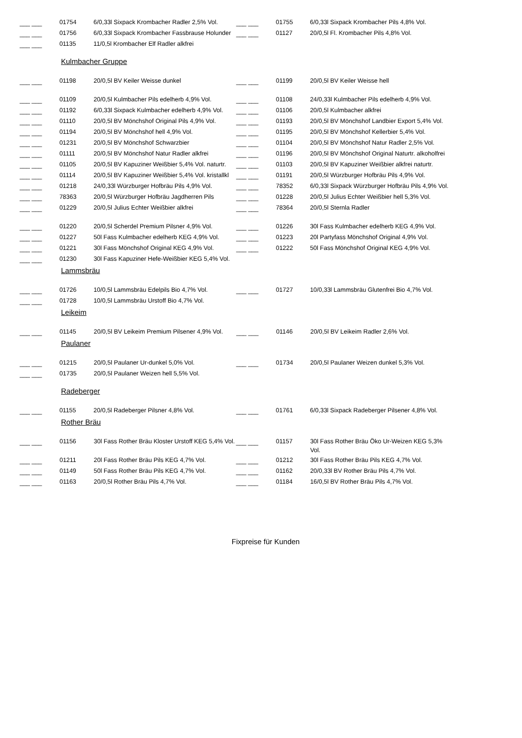| ___ ___ | 01754 | 6/0,33l Sixpack Krombacher Radler 2,5% Vol. | ___ ___ | 01755 | 6/0,33l Sixpack Krombacher Pils 4,8% Vol. |
| ___ ___ | 01756 | 6/0,33l Sixpack Krombacher Fassbrause Holunder | ___ ___ | 01127 | 20/0,5l Fl. Krombacher Pils 4,8% Vol. |
| ___ ___ | 01135 | 11/0,5l Krombacher Elf Radler alkfrei | | | |
Kulmbacher Gruppe
| ___ ___ | 01198 | 20/0,5l BV Keiler Weisse dunkel | ___ ___ | 01199 | 20/0,5l BV Keiler Weisse hell |
| ___ ___ | 01109 | 20/0,5l Kulmbacher Pils edelherb 4,9% Vol. | ___ ___ | 01108 | 24/0,33l Kulmbacher Pils edelherb 4,9% Vol. |
| ___ ___ | 01192 | 6/0,33l Sixpack Kulmbacher edelherb 4,9% Vol. | ___ ___ | 01106 | 20/0,5l Kulmbacher alkfrei |
| ___ ___ | 01110 | 20/0,5l BV Mönchshof Original Pils 4,9% Vol. | ___ ___ | 01193 | 20/0,5l BV Mönchshof Landbier Export 5,4% Vol. |
| ___ ___ | 01194 | 20/0,5l BV Mönchshof hell 4,9% Vol. | ___ ___ | 01195 | 20/0,5l BV Mönchshof Kellerbier 5,4% Vol. |
| ___ ___ | 01231 | 20/0,5l BV Mönchshof Schwarzbier | ___ ___ | 01104 | 20/0,5l BV Mönchshof Natur Radler 2,5% Vol. |
| ___ ___ | 01111 | 20/0,5l BV Mönchshof Natur Radler alkfrei | ___ ___ | 01196 | 20/0,5l BV Mönchshof Original Naturtr. alkoholfrei |
| ___ ___ | 01105 | 20/0,5l BV Kapuziner Weißbier 5,4% Vol. naturtr. | ___ ___ | 01103 | 20/0,5l BV Kapuziner Weißbier alkfrei naturtr. |
| ___ ___ | 01114 | 20/0,5l BV Kapuziner Weißbier 5,4% Vol. kristallkl | ___ ___ | 01191 | 20/0,5l Würzburger Hofbräu Pils 4,9% Vol. |
| ___ ___ | 01218 | 24/0,33l Würzburger Hofbräu Pils 4,9% Vol. | ___ ___ | 78352 | 6/0,33l Sixpack Würzburger Hofbräu Pils 4,9% Vol. |
| ___ ___ | 78363 | 20/0,5l Würzburger Hofbräu Jagdherren Pils | ___ ___ | 01228 | 20/0,5l Julius Echter Weißbier hell 5,3% Vol. |
| ___ ___ | 01229 | 20/0,5l Julius Echter Weißbier alkfrei | ___ ___ | 78364 | 20/0,5l Sternla Radler |
| ___ ___ | 01220 | 20/0,5l Scherdel Premium Pilsner 4,9% Vol. | ___ ___ | 01226 | 30l Fass Kulmbacher edelherb KEG 4,9% Vol. |
| ___ ___ | 01227 | 50l Fass Kulmbacher edelherb KEG 4,9% Vol. | ___ ___ | 01223 | 20l Partyfass Mönchshof Original 4,9% Vol. |
| ___ ___ | 01221 | 30l Fass Mönchshof Original KEG 4,9% Vol. | ___ ___ | 01222 | 50l Fass Mönchshof Original KEG 4,9% Vol. |
| ___ ___ | 01230 | 30l Fass Kapuziner Hefe-Weißbier KEG 5,4% Vol. | | | |
Lammsbräu
| ___ ___ | 01726 | 10/0,5l Lammsbräu Edelpils Bio 4,7% Vol. | ___ ___ | 01727 | 10/0,33l Lammsbräu Glutenfrei Bio 4,7% Vol. |
| ___ ___ | 01728 | 10/0,5l Lammsbräu Urstoff Bio 4,7% Vol. | | | |
Leikeim
| ___ ___ | 01145 | 20/0,5l BV Leikeim Premium Pilsener 4,9% Vol. | ___ ___ | 01146 | 20/0,5l BV Leikeim Radler 2,6% Vol. |
Paulaner
| ___ ___ | 01215 | 20/0,5l Paulaner Ur-dunkel 5,0% Vol. | ___ ___ | 01734 | 20/0,5l Paulaner Weizen dunkel 5,3% Vol. |
| ___ ___ | 01735 | 20/0,5l Paulaner Weizen hell 5,5% Vol. | | | |
Radeberger
| ___ ___ | 01155 | 20/0,5l Radeberger Pilsner 4,8% Vol. | ___ ___ | 01761 | 6/0,33l Sixpack Radeberger Pilsener 4,8% Vol. |
Rother Bräu
| ___ ___ | 01156 | 30l Fass Rother Bräu Kloster Urstoff KEG 5,4% Vol. | ___ ___ | 01157 | 30l Fass Rother Bräu Öko Ur-Weizen KEG 5,3% Vol. |
| ___ ___ | 01211 | 20l Fass Rother Bräu Pils KEG 4,7% Vol. | ___ ___ | 01212 | 30l Fass Rother Bräu Pils KEG 4,7% Vol. |
| ___ ___ | 01149 | 50l Fass Rother Bräu Pils KEG 4,7% Vol. | ___ ___ | 01162 | 20/0,33l BV Rother Bräu Pils 4,7% Vol. |
| ___ ___ | 01163 | 20/0,5l Rother Bräu Pils 4,7% Vol. | ___ ___ | 01184 | 16/0,5l BV Rother Bräu Pils 4,7% Vol. |
Fixpreise für Kunden